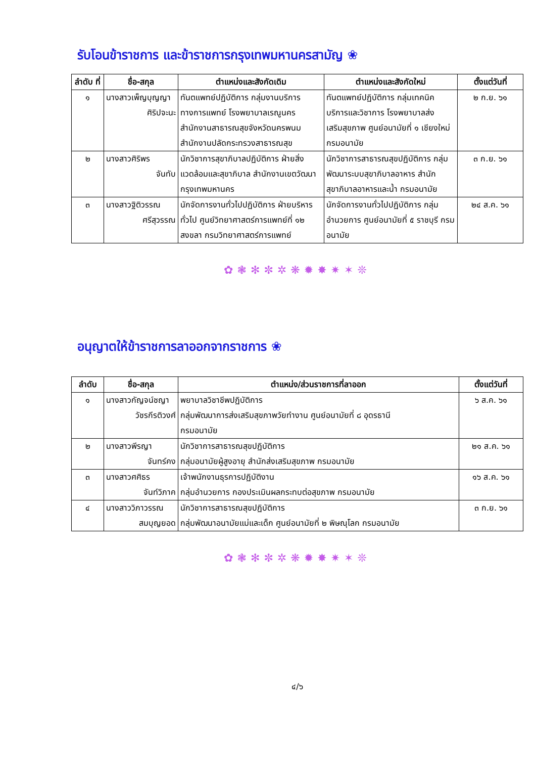รับโอนข้าราชการ และข้าราชการกรุงเทพมหานครสามัญ ❀
| ลำดับ ที่ | ชื่อ-สกุล | ตำแหน่งและสังกัดเดิม | ตำแหน่งและสังกัดใหม่ | ตั้งแต่วันที่ |
| --- | --- | --- | --- | --- |
| ๑ | นางสาวเพ็ญบุญญา ศิริปจะนะ | ทันตแพทย์ปฏิบัติการ กลุ่มงานบริการทางการแพทย์ โรงพยาบาลเรณูนคร สำนักงานสาธารณสุขจังหวัดนครพนม สำนักงานปลัดกระทรวงสาธารณสุข | ทันตแพทย์ปฏิบัติการ กลุ่มเทคนิคบริการและวิชาการ โรงพยาบาลส่งเสริมสุขภาพ ศูนย์อนามัยที่ ๑ เชียงใหม่ กรมอนามัย | ๒ ก.ย. ๖๑ |
| ๒ | นางสาวศิริพร จันทับ | นักวิชาการสุขาภิบาลปฏิบัติการ ฝ่ายสิ่งแวดล้อมและสุขาภิบาล สำนักงานเขตวัฒนา กรุงเทพมหานคร | นักวิชาการสาธารณสุขปฏิบัติการ กลุ่มพัฒนาระบบสุขาภิบาลอาหาร สำนักสุขาภิบาลอาหารและน้ำ กรมอนามัย | ๓ ก.ย. ๖๑ |
| ๓ | นางสาวฐิติวรรณ ศรีสุวรรณ | นักจัดการงานทั่วไปปฏิบัติการ ฝ่ายบริหารทั่วไป ศูนย์วิทยาศาสตร์การแพทย์ที่ ๑๒ สงขลา กรมวิทยาศาสตร์การแพทย์ | นักจัดการงานทั่วไปปฏิบัติการ กลุ่มอำนวยการ ศูนย์อนามัยที่ ๕ ราชบุรี กรมอนามัย | ๒๔ ส.ค. ๖๑ |
✿❃✻✼✲❋✹✸✷✶❊
อนุญาตให้ข้าราชการลาออกจากราชการ ❀
| ลำดับ | ชื่อ-สกุล | ตำแหน่ง/ส่วนราชการที่ลาออก | ตั้งแต่วันที่ |
| --- | --- | --- | --- |
| ๑ | นางสาวกัญจน์ชญา วัชรกีรติวงศ์ | พยาบาลวิชาชีพปฏิบัติการ กลุ่มพัฒนาการส่งเสริมสุขภาพวัยทำงาน ศูนย์อนามัยที่ ๘ อุดรธานี กรมอนามัย | ๖ ส.ค. ๖๑ |
| ๒ | นางสาวพีรญา จันทร์คง | นักวิชาการสาธารณสุขปฏิบัติการ กลุ่มอนามัยผู้สูงอายุ สำนักส่งเสริมสุขภาพ กรมอนามัย | ๒๑ ส.ค. ๖๑ |
| ๓ | นางสาวศศิธร จันท์วิภาค | เจ้าพนักงานธุรการปฏิบัติงาน กลุ่มอำนวยการ กองประเมินผลกระทบต่อสุขภาพ กรมอนามัย | ๑๖ ส.ค. ๖๑ |
| ๔ | นางสาววิภาวรรณ สมบุญยอด | นักวิชาการสาธารณสุขปฏิบัติการ กลุ่มพัฒนาอนามัยแม่และเด็ก ศูนย์อนามัยที่ ๒ พิษณุโลก กรมอนามัย | ๓ ก.ย. ๖๑ |
✿❃✻✼✲❋✹✸✷✶❊
๔/๖